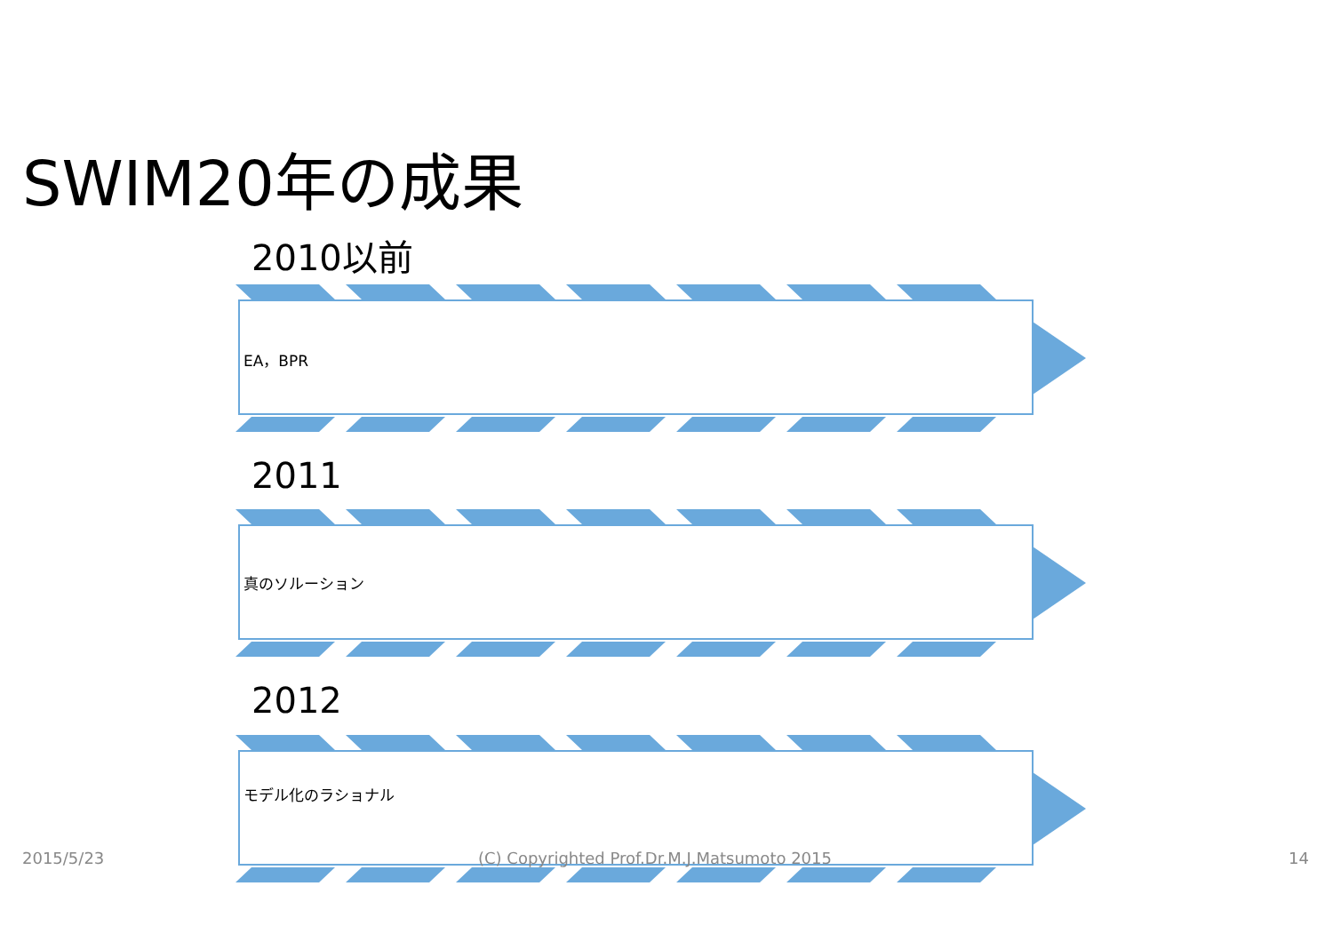SWIM20年の成果
2010以前
EA，BPR
2011
真のソルーション
2012
モデル化のラショナル
2015/5/23
(C) Copyrighted Prof.Dr.M.J.Matsumoto 2015
14